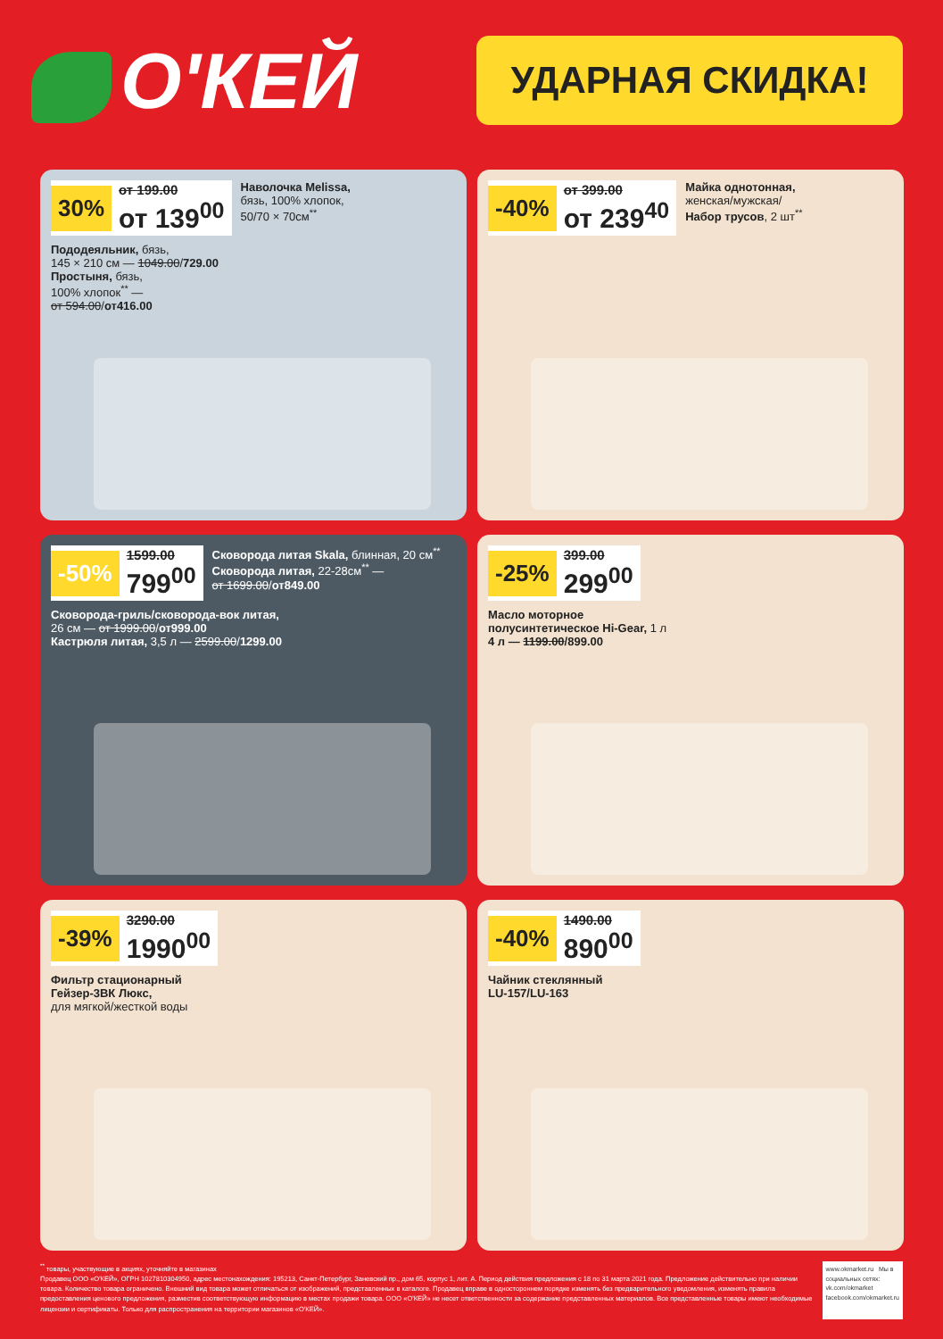О'КЕЙ
УДАРНАЯ СКИДКА!
30%
от 199.00
от 139<sup>00</sup>
Наволочка Melissa,
бязь, 100% хлопок,
50/70 × 70см<sup>**</sup>
Пододеяльник, бязь,
145 × 210 см — 1049.00/729.00
Простыня, бязь,
100% хлопок<sup>**</sup> —
от 594.00/от416.00
-40%
от 399.00
от 239<sup>40</sup>
Майка однотонная,
женская/мужская/
Набор трусов, 2 шт<sup>**</sup>
-50%
1599.00
799<sup>00</sup>
Сковорода литая Skala, блинная, 20 см<sup>**</sup>
Сковорода литая, 22-28см<sup>**</sup> —
от 1699.00/от849.00
Сковорода-гриль/сковорода-вок литая,
26 см — от 1999.00/от999.00
Кастрюля литая, 3,5 л — 2599.00/1299.00
-25%
399.00
299<sup>00</sup>
Масло моторное
полусинтетическое Hi-Gear, 1 л
4 л — 1199.00/899.00
-39%
3290.00
1990<sup>00</sup>
Фильтр стационарный
Гейзер-3ВК Люкс,
для мягкой/жесткой воды
-40%
1490.00
890<sup>00</sup>
Чайник стеклянный
LU-157/LU-163
<sup>**</sup> товары, участвующие в акциях, уточняйте в магазинах
Продавец ООО «О'КЕЙ», ОГРН 1027810304950, адрес местонахождения: 195213, Санкт-Петербург, Заневский пр., дом 65, корпус 1, лит. А. Период действия предложения с 18 по 31 марта 2021 года. Предложение действительно при наличии товара. Количество товара ограничено. Внешний вид товара может отличаться от изображений, представленных в каталоге. Продавец вправе в одностороннем порядке изменять без предварительного уведомления, изменять правила предоставления ценового предложения, разместив соответствующую информацию в местах продажи товара. ООО «О'КЕЙ» не несет ответственности за содержание представленных материалов. Все представленные товары имеют необходимые лицензии и сертификаты. Только для распространения на территории магазинов «О'КЕЙ».
www.okmarket.ru Мы в социальных сетях:
vk.com/okmarket
facebook.com/okmarket.ru